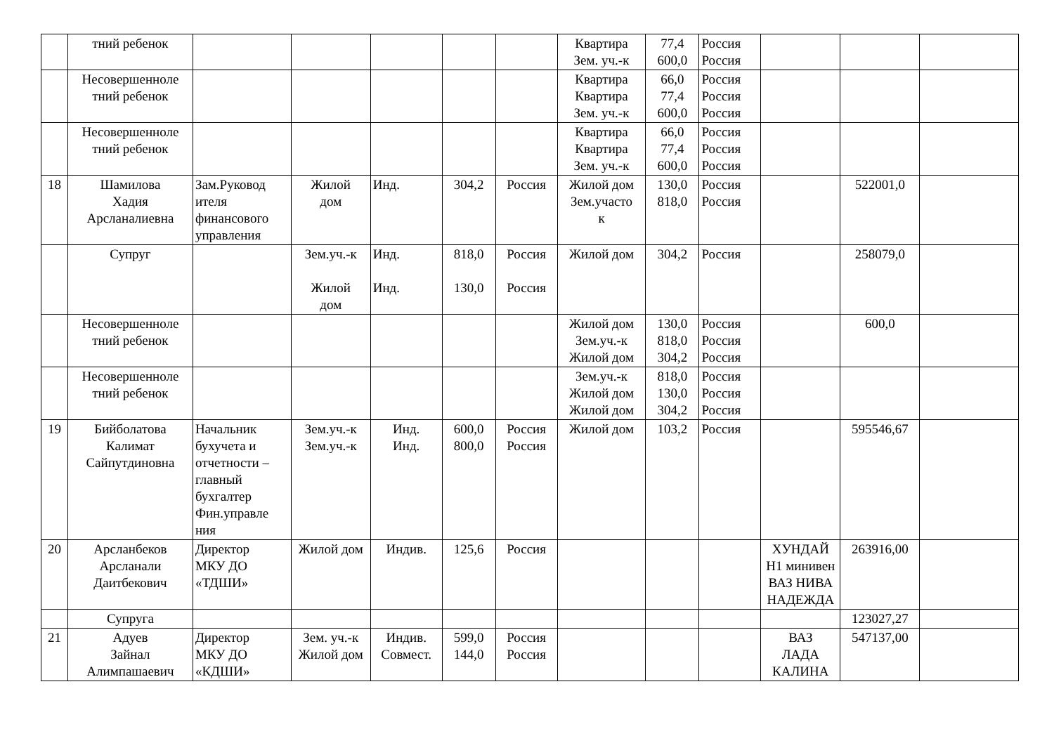| | тний ребенок | | | | | | Квартира Зем. уч.-к | 77,4 600,0 | Россия Россия | | | |
| | Несовершенноле тний ребенок | | | | | | Квартира Квартира Зем. уч.-к | 66,0 77,4 600,0 | Россия Россия Россия | | | |
| | Несовершенноле тний ребенок | | | | | | Квартира Квартира Зем. уч.-к | 66,0 77,4 600,0 | Россия Россия Россия | | | |
| 18 | Шамилова Хадия Арсланалиевна | Зам.Руковод ителя финансового управления | Жилой дом | Инд. | 304,2 | Россия | Жилой дом Зем.участо к | 130,0 818,0 | Россия Россия | | 522001,0 | |
| | Супруг | | Зем.уч.-к Жилой дом | Инд. Инд. | 818,0 130,0 | Россия Россия | Жилой дом | 304,2 | Россия | | 258079,0 | |
| | Несовершенноле тний ребенок | | | | | | Жилой дом Зем.уч.-к Жилой дом | 130,0 818,0 304,2 | Россия Россия Россия | | 600,0 | |
| | Несовершенноле тний ребенок | | | | | | Зем.уч.-к Жилой дом Жилой дом | 818,0 130,0 304,2 | Россия Россия Россия | | | |
| 19 | Бийболатова Калимат Сайпутдиновна | Начальник бухучета и отчетности – главный бухгалтер Фин.управле ния | Зем.уч.-к Зем.уч.-к | Инд. Инд. | 600,0 800,0 | Россия Россия | Жилой дом | 103,2 | Россия | | 595546,67 | |
| 20 | Арсланбеков Арсланали Даитбекович | Директор МКУ ДО «ТДШИ» | Жилой дом | Индив. | 125,6 | Россия | | | | ХУНДАЙ Н1 минивен ВАЗ НИВА НАДЕЖДА | 263916,00 | |
| | Супруга | | | | | | | | | | 123027,27 | |
| 21 | Адуев Зайнал Алимпашаевич | Директор МКУ ДО «КДШИ» | Зем. уч.-к Жилой дом | Индив. Совмест. | 599,0 144,0 | Россия Россия | | | | ВАЗ ЛАДА КАЛИНА | 547137,00 | |